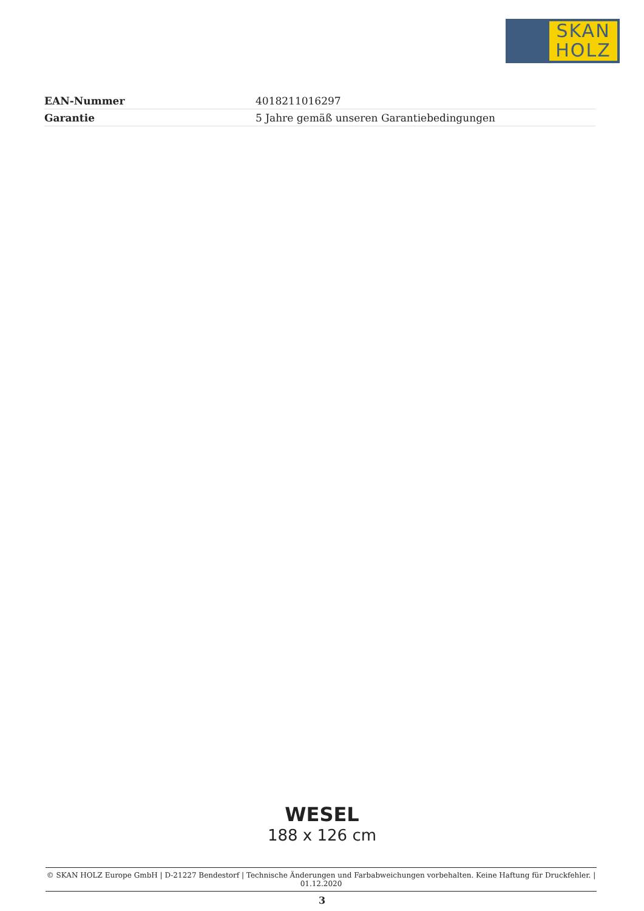SKAN
HOLZ
| EAN-Nummer | 4018211016297 |
| Garantie | 5 Jahre gemäß unseren Garantiebedingungen |
WESEL
188 x 126 cm
© SKAN HOLZ Europe GmbH | D-21227 Bendestorf | Technische Änderungen und Farbabweichungen vorbehalten. Keine Haftung für Druckfehler. | 01.12.2020
3